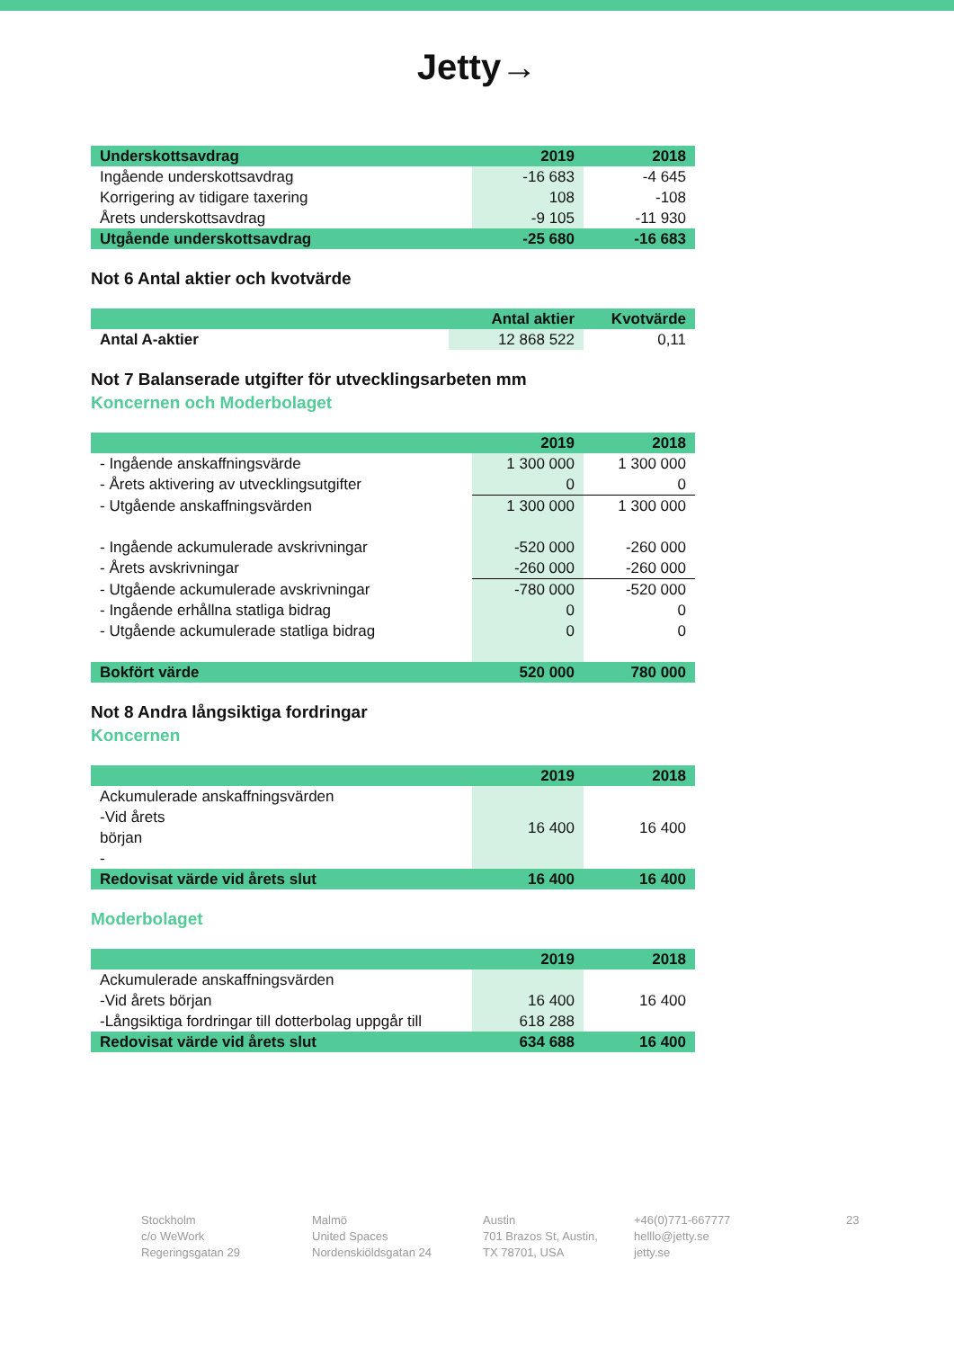Jetty→
| Underskottsavdrag | 2019 | 2018 |
| --- | --- | --- |
| Ingående underskottsavdrag | -16 683 | -4 645 |
| Korrigering av tidigare taxering | 108 | -108 |
| Årets underskottsavdrag | -9 105 | -11 930 |
| Utgående underskottsavdrag | -25 680 | -16 683 |
Not 6 Antal aktier och kvotvärde
| | Antal aktier | Kvotvärde |
| --- | --- | --- |
| Antal A-aktier | 12 868 522 | 0,11 |
Not 7 Balanserade utgifter för utvecklingsarbeten mm
Koncernen och Moderbolaget
| | 2019 | 2018 |
| --- | --- | --- |
| - Ingående anskaffningsvärde | 1 300 000 | 1 300 000 |
| - Årets aktivering av utvecklingsutgifter | 0 | 0 |
| - Utgående anskaffningsvärden | 1 300 000 | 1 300 000 |
| - Ingående ackumulerade avskrivningar | -520 000 | -260 000 |
| - Årets avskrivningar | -260 000 | -260 000 |
| - Utgående ackumulerade avskrivningar | -780 000 | -520 000 |
| - Ingående erhållna statliga bidrag | 0 | 0 |
| - Utgående ackumulerade statliga bidrag | 0 | 0 |
| Bokfört värde | 520 000 | 780 000 |
Not 8 Andra långsiktiga fordringar
Koncernen
| | 2019 | 2018 |
| --- | --- | --- |
| Ackumulerade anskaffningsvärden -Vid årets början - | 16 400 | 16 400 |
| Redovisat värde vid årets slut | 16 400 | 16 400 |
Moderbolaget
| | 2019 | 2018 |
| --- | --- | --- |
| Ackumulerade anskaffningsvärden | | |
| -Vid årets början | 16 400 | 16 400 |
| -Långsiktiga fordringar till dotterbolag uppgår till | 618 288 | |
| Redovisat värde vid årets slut | 634 688 | 16 400 |
Stockholm
c/o WeWork
Regeringsgatan 29
Malmö
United Spaces
Nordenskiöldsgatan 24
Austin
701 Brazos St, Austin,
TX 78701, USA
+46(0)771-667777
helllo@jetty.se
jetty.se
23